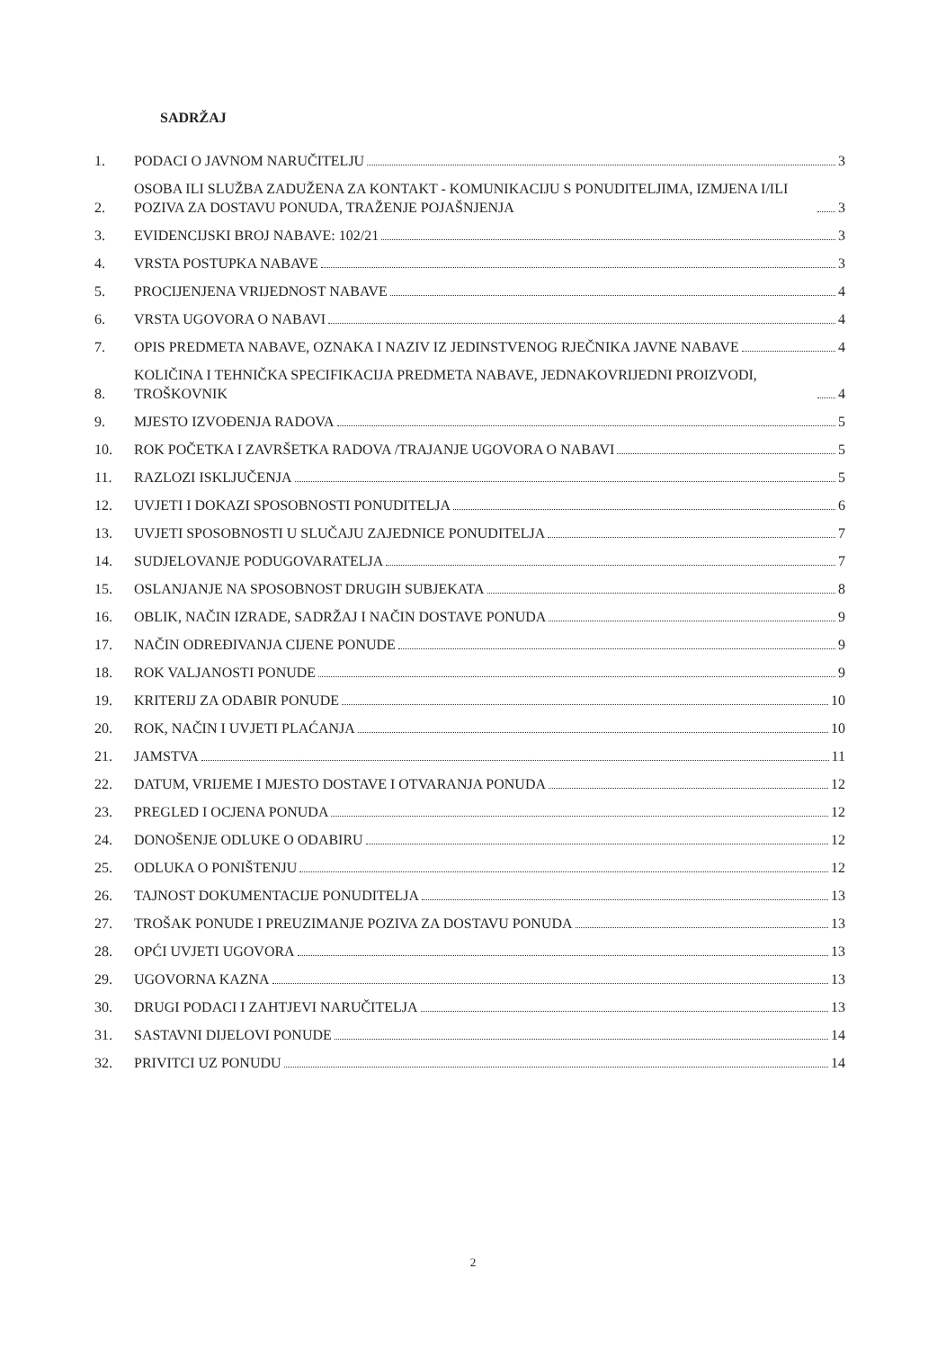SADRŽAJ
1.
PODACI O JAVNOM NARUČITELJU 3
2.
OSOBA ILI SLUŽBA ZADUŽENA ZA KONTAKT - KOMUNIKACIJU S PONUDITELJIMA, IZMJENA I/ILI POZIVA ZA DOSTAVU PONUDA, TRAŽENJE POJAŠNJENJA 3
3.
EVIDENCIJSKI BROJ NABAVE: 102/21 3
4.
VRSTA POSTUPKA NABAVE 3
5.
PROCIJENJENA VRIJEDNOST NABAVE 4
6.
VRSTA UGOVORA O NABAVI 4
7.
OPIS PREDMETA NABAVE, OZNAKA I NAZIV IZ JEDINSTVENOG RJEČNIKA JAVNE NABAVE 4
8.
KOLIČINA I TEHNIČKA SPECIFIKACIJA PREDMETA NABAVE, JEDNAKOVRIJEDNI PROIZVODI, TROŠKOVNIK 4
9.
MJESTO IZVOĐENJA RADOVA 5
10.
ROK POČETKA I ZAVRŠETKA RADOVA /TRAJANJE UGOVORA O NABAVI 5
11.
RAZLOZI ISKLJUČENJA 5
12.
UVJETI I DOKAZI SPOSOBNOSTI PONUDITELJA 6
13.
UVJETI SPOSOBNOSTI U SLUČAJU ZAJEDNICE PONUDITELJA 7
14.
SUDJELOVANJE PODUGOVARATELJA 7
15.
OSLANJANJE NA SPOSOBNOST DRUGIH SUBJEKATA 8
16.
OBLIK, NAČIN IZRADE, SADRŽAJ I NAČIN DOSTAVE PONUDA 9
17.
NAČIN ODREĐIVANJA CIJENE PONUDE 9
18.
ROK VALJANOSTI PONUDE 9
19.
KRITERIJ ZA ODABIR PONUDE 10
20.
ROK, NAČIN I UVJETI PLAĆANJA 10
21.
JAMSTVA 11
22.
DATUM, VRIJEME I MJESTO DOSTAVE I OTVARANJA PONUDA 12
23.
PREGLED I OCJENA PONUDA 12
24.
DONOŠENJE ODLUKE O ODABIRU 12
25.
ODLUKA O PONIŠTENJU 12
26.
TAJNOST DOKUMENTACIJE PONUDITELJA 13
27.
TROŠAK PONUDE I PREUZIMANJE POZIVA ZA DOSTAVU PONUDA 13
28.
OPĆI UVJETI UGOVORA 13
29.
UGOVORNA KAZNA 13
30.
DRUGI PODACI I ZAHTJEVI NARUČITELJA 13
31.
SASTAVNI DIJELOVI PONUDE 14
32.
PRIVITCI UZ PONUDU 14
2